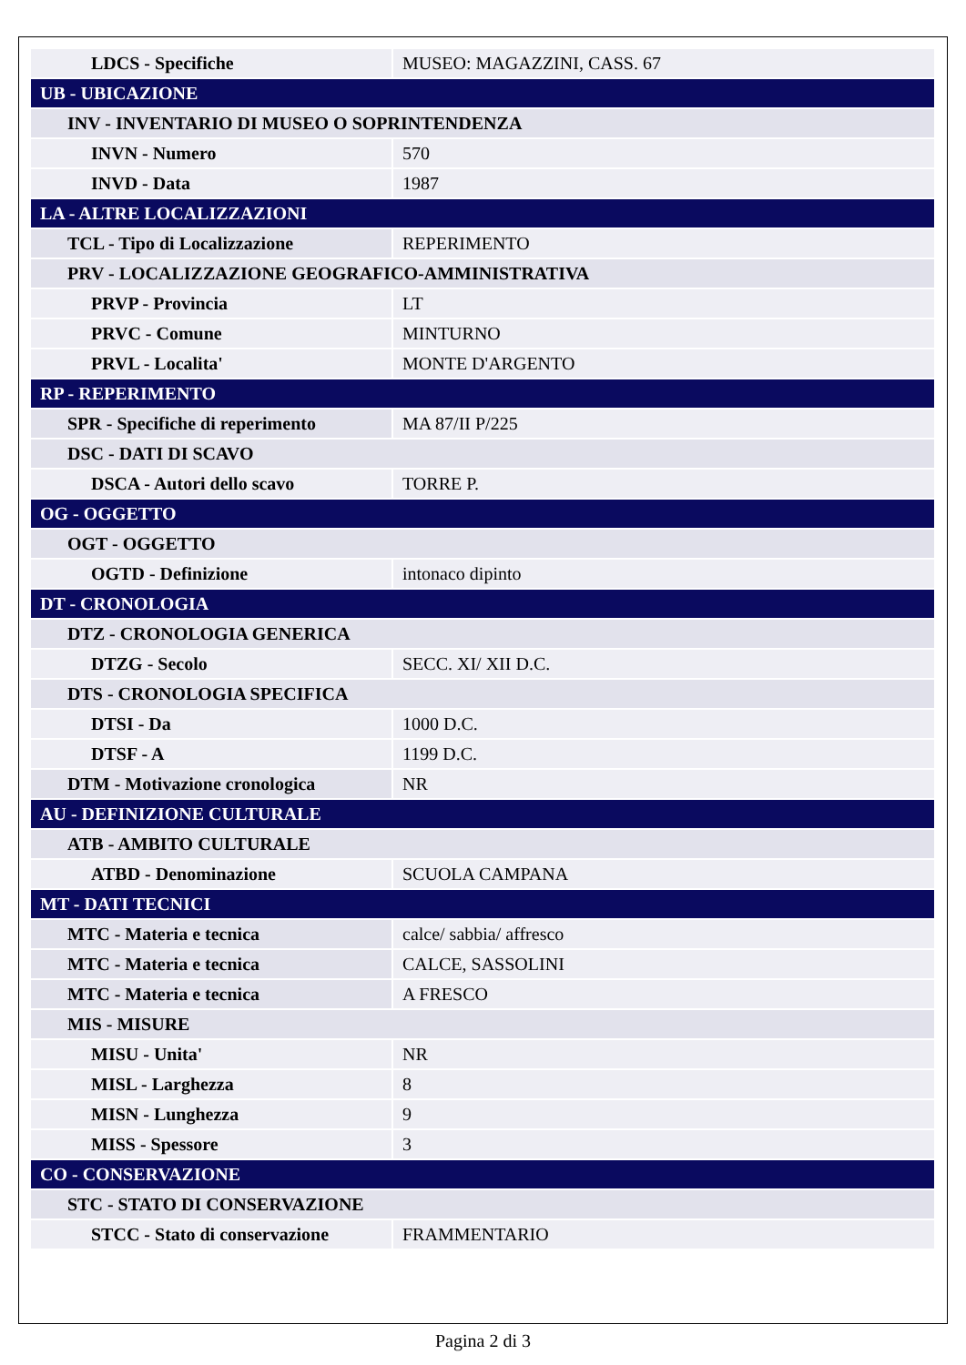| LDCS - Specifiche | MUSEO: MAGAZZINI, CASS. 67 |
| UB - UBICAZIONE | |
| INV - INVENTARIO DI MUSEO O SOPRINTENDENZA | |
| INVN - Numero | 570 |
| INVD - Data | 1987 |
| LA - ALTRE LOCALIZZAZIONI | |
| TCL - Tipo di Localizzazione | REPERIMENTO |
| PRV - LOCALIZZAZIONE GEOGRAFICO-AMMINISTRATIVA | |
| PRVP - Provincia | LT |
| PRVC - Comune | MINTURNO |
| PRVL - Localita' | MONTE D'ARGENTO |
| RP - REPERIMENTO | |
| SPR - Specifiche di reperimento | MA 87/II P/225 |
| DSC - DATI DI SCAVO | |
| DSCA - Autori dello scavo | TORRE P. |
| OG - OGGETTO | |
| OGT - OGGETTO | |
| OGTD - Definizione | intonaco dipinto |
| DT - CRONOLOGIA | |
| DTZ - CRONOLOGIA GENERICA | |
| DTZG - Secolo | SECC. XI/ XII D.C. |
| DTS - CRONOLOGIA SPECIFICA | |
| DTSI - Da | 1000 D.C. |
| DTSF - A | 1199 D.C. |
| DTM - Motivazione cronologica | NR |
| AU - DEFINIZIONE CULTURALE | |
| ATB - AMBITO CULTURALE | |
| ATBD - Denominazione | SCUOLA CAMPANA |
| MT - DATI TECNICI | |
| MTC - Materia e tecnica | calce/ sabbia/ affresco |
| MTC - Materia e tecnica | CALCE, SASSOLINI |
| MTC - Materia e tecnica | A FRESCO |
| MIS - MISURE | |
| MISU - Unita' | NR |
| MISL - Larghezza | 8 |
| MISN - Lunghezza | 9 |
| MISS - Spessore | 3 |
| CO - CONSERVAZIONE | |
| STC - STATO DI CONSERVAZIONE | |
| STCC - Stato di conservazione | FRAMMENTARIO |
Pagina 2 di 3